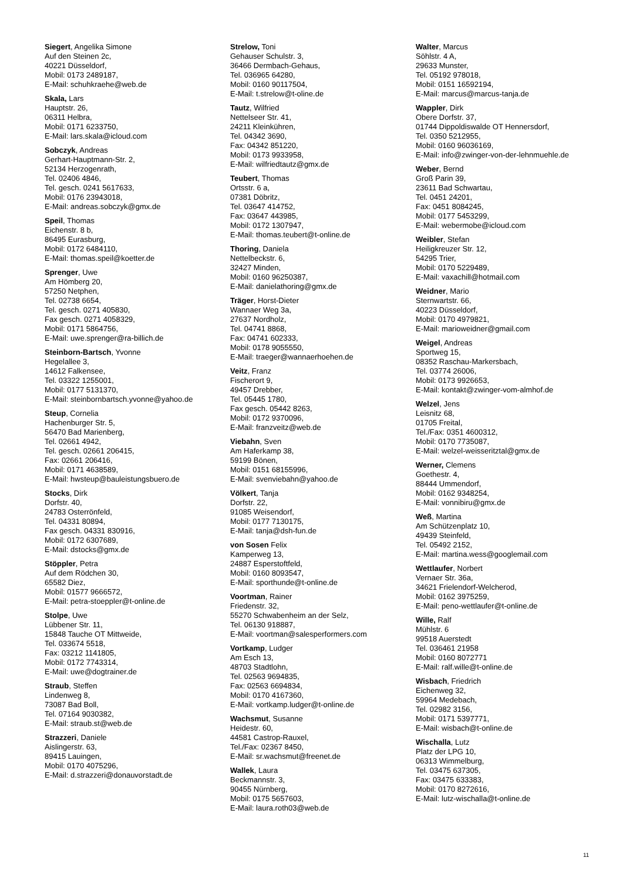Siegert, Angelika Simone
Auf den Steinen 2c,
40221 Düsseldorf,
Mobil: 0173 2489187,
E-Mail: schuhkraehe@web.de
Skala, Lars
Hauptstr. 26,
06311 Helbra,
Mobil: 0171 6233750,
E-Mail: lars.skala@icloud.com
Sobczyk, Andreas
Gerhart-Hauptmann-Str. 2,
52134 Herzogenrath,
Tel. 02406 4846,
Tel. gesch. 0241 5617633,
Mobil: 0176 23943018,
E-Mail: andreas.sobczyk@gmx.de
Speil, Thomas
Eichenstr. 8 b,
86495 Eurasburg,
Mobil: 0172 6484110,
E-Mail: thomas.speil@koetter.de
Sprenger, Uwe
Am Hömberg 20,
57250 Netphen,
Tel. 02738 6654,
Tel. gesch. 0271 405830,
Fax gesch. 0271 4058329,
Mobil: 0171 5864756,
E-Mail: uwe.sprenger@ra-billich.de
Steinborn-Bartsch, Yvonne
Hegelallee 3,
14612 Falkensee,
Tel. 03322 1255001,
Mobil: 0177 5131370,
E-Mail: steinbornbartsch.yvonne@yahoo.de
Steup, Cornelia
Hachenburger Str. 5,
56470 Bad Marienberg,
Tel. 02661 4942,
Tel. gesch. 02661 206415,
Fax: 02661 206416,
Mobil: 0171 4638589,
E-Mail: hwsteup@bauleistungsbuero.de
Stocks, Dirk
Dorfstr. 40,
24783 Osterrönfeld,
Tel. 04331 80894,
Fax gesch. 04331 830916,
Mobil: 0172 6307689,
E-Mail: dstocks@gmx.de
Stöppler, Petra
Auf dem Rödchen 30,
65582 Diez,
Mobil: 01577 9666572,
E-Mail: petra-stoeppler@t-online.de
Stolpe, Uwe
Lübbener Str. 11,
15848 Tauche OT Mittweide,
Tel. 033674 5518,
Fax: 03212 1141805,
Mobil: 0172 7743314,
E-Mail: uwe@dogtrainer.de
Straub, Steffen
Lindenweg 8,
73087 Bad Boll,
Tel. 07164 9030382,
E-Mail: straub.st@web.de
Strazzeri, Daniele
Aislingerstr. 63,
89415 Lauingen,
Mobil: 0170 4075296,
E-Mail: d.strazzeri@donauvorstadt.de
Strelow, Toni
Gehauser Schulstr. 3,
36466 Dermbach-Gehaus,
Tel. 036965 64280,
Mobil: 0160 90117504,
E-Mail: t.strelow@t-oline.de
Tautz, Wilfried
Nettelseer Str. 41,
24211 Kleinkühren,
Tel. 04342 3690,
Fax: 04342 851220,
Mobil: 0173 9933958,
E-Mail: wilfriedtautz@gmx.de
Teubert, Thomas
Ortsstr. 6 a,
07381 Döbritz,
Tel. 03647 414752,
Fax: 03647 443985,
Mobil: 0172 1307947,
E-Mail: thomas.teubert@t-online.de
Thoring, Daniela
Nettelbeckstr. 6,
32427 Minden,
Mobil: 0160 96250387,
E-Mail: danielathoring@gmx.de
Träger, Horst-Dieter
Wannaer Weg 3a,
27637 Nordholz,
Tel. 04741 8868,
Fax: 04741 602333,
Mobil: 0178 9055550,
E-Mail: traeger@wannaerhoehen.de
Veitz, Franz
Fischerort 9,
49457 Drebber,
Tel. 05445 1780,
Fax gesch. 05442 8263,
Mobil: 0172 9370096,
E-Mail: franzveitz@web.de
Viebahn, Sven
Am Haferkamp 38,
59199 Bönen,
Mobil: 0151 68155996,
E-Mail: svenviebahn@yahoo.de
Völkert, Tanja
Dorfstr. 22,
91085 Weisendorf,
Mobil: 0177 7130175,
E-Mail: tanja@dsh-fun.de
von Sosen Felix
Kamperweg 13,
24887 Esperstoftfeld,
Mobil: 0160 8093547,
E-Mail: sporthunde@t-online.de
Voortman, Rainer
Friedenstr. 32,
55270 Schwabenheim an der Selz,
Tel. 06130 918887,
E-Mail: voortman@salesperformers.com
Vortkamp, Ludger
Am Esch 13,
48703 Stadtlohn,
Tel. 02563 9694835,
Fax: 02563 6694834,
Mobil: 0170 4167360,
E-Mail: vortkamp.ludger@t-online.de
Wachsmut, Susanne
Heidestr. 60,
44581 Castrop-Rauxel,
Tel./Fax: 02367 8450,
E-Mail: sr.wachsmut@freenet.de
Wallek, Laura
Beckmannstr. 3,
90455 Nürnberg,
Mobil: 0175 5657603,
E-Mail: laura.roth03@web.de
Walter, Marcus
Söhlstr. 4 A,
29633 Munster,
Tel. 05192 978018,
Mobil: 0151 16592194,
E-Mail: marcus@marcus-tanja.de
Wappler, Dirk
Obere Dorfstr. 37,
01744 Dippoldiswalde OT Hennersdorf,
Tel. 0350 5212955,
Mobil: 0160 96036169,
E-Mail: info@zwinger-von-der-lehnmuehle.de
Weber, Bernd
Groß Parin 39,
23611 Bad Schwartau,
Tel. 0451 24201,
Fax: 0451 8084245,
Mobil: 0177 5453299,
E-Mail: webermobe@icloud.com
Weibler, Stefan
Heiligkreuzer Str. 12,
54295 Trier,
Mobil: 0170 5229489,
E-Mail: vaxachill@hotmail.com
Weidner, Mario
Sternwartstr. 66,
40223 Düsseldorf,
Mobil: 0170 4979821,
E-Mail: marioweidner@gmail.com
Weigel, Andreas
Sportweg 15,
08352 Raschau-Markersbach,
Tel. 03774 26006,
Mobil: 0173 9926653,
E-Mail: kontakt@zwinger-vom-almhof.de
Welzel, Jens
Leisnitz 68,
01705 Freital,
Tel./Fax: 0351 4600312,
Mobil: 0170 7735087,
E-Mail: welzel-weisseritztal@gmx.de
Werner, Clemens
Goethestr. 4,
88444 Ummendorf,
Mobil: 0162 9348254,
E-Mail: vonnibiru@gmx.de
Weß, Martina
Am Schützenplatz 10,
49439 Steinfeld,
Tel. 05492 2152,
E-Mail: martina.wess@googlemail.com
Wettlaufer, Norbert
Vernaer Str. 36a,
34621 Frielendorf-Welcherod,
Mobil: 0162 3975259,
E-Mail: peno-wettlaufer@t-online.de
Wille, Ralf
Mühlstr. 6
99518 Auerstedt
Tel. 036461 21958
Mobil: 0160 8072771
E-Mail: ralf.wille@t-online.de
Wisbach, Friedrich
Eichenweg 32,
59964 Medebach,
Tel. 02982 3156,
Mobil: 0171 5397771,
E-Mail: wisbach@t-online.de
Wischalla, Lutz
Platz der LPG 10,
06313 Wimmelburg,
Tel. 03475 637305,
Fax: 03475 633383,
Mobil: 0170 8272616,
E-Mail: lutz-wischalla@t-online.de
11